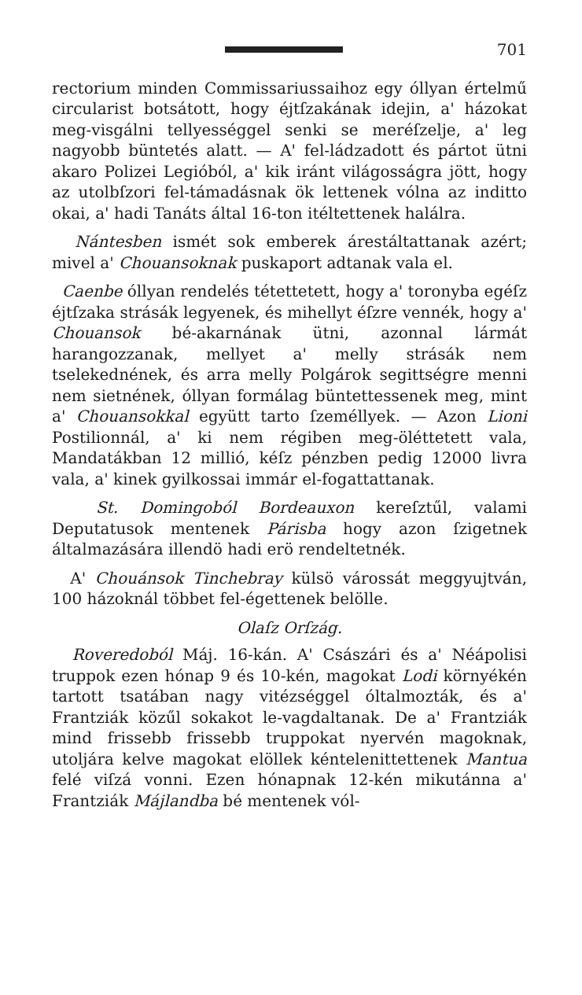701
rectorium minden Commissariussaihoz egy óllyan értelmű circularist botsátott, hogy éjtſzakának idejin, a' házokat meg-visgálni tellyességgel senki se meréſzelje, a' leg nagyobb büntetés alatt. — A' fel-ládzadott és pártot ütni akaro Polizei Legióból, a' kik iránt világosságra jött, hogy az utolbſzori fel-támadásnak ök lettenek vólna az inditto okai, a' hadi Tanáts által 16-ton itéltettenek halálra.
Nántesben ismét sok emberek árestáltattanak azért; mivel a' Chouansoknak puskaport adtanak vala el.
Caenbe óllyan rendelés tétettetett, hogy a' toronyba egéſz éjtſzaka strásák legyenek, és mihellyt éſzre vennék, hogy a' Chouansok bé-akarnának ütni, azonnal lármát harangozzanak, mellyet a' melly strásák nem tselekednének, és arra melly Polgárok segittségre menni nem sietnének, óllyan formálag büntettessenek meg, mint a' Chouansokkal együtt tarto ſzeméllyek. — Azon Lioni Postilionnál, a' ki nem régiben meg-öléttetett vala, Mandatákban 12 millió, kéſz pénzben pedig 12000 livra vala, a' kinek gyilkossai immár el-fogattattanak.
St. Domingoból Bordeauxon kereſztűl, valami Deputatusok mentenek Párisba hogy azon ſzigetnek általmazására illendö hadi erö rendeltetnék.
A' Chouánsok Tinchebray külsö várossát meggyujtván, 100 házoknál többet fel-égettenek belölle.
Olaſz Orſzág.
Roveredoból Máj. 16-kán. A' Császári és a' Néápolisi truppok ezen hónap 9 és 10-kén, magokat Lodi környékén tartott tsatában nagy vitézséggel óltalmozták, és a' Frantziák közűl sokakot le-vagdaltanak. De a' Frantziák mind frissebb frissebb truppokat nyervén magoknak, utoljára kelve magokat elöllek kéntelenittettenek Mantua felé viſzá vonni. Ezen hónapnak 12-kén mikutánna a' Frantziák Májlandba bé mentenek vól-